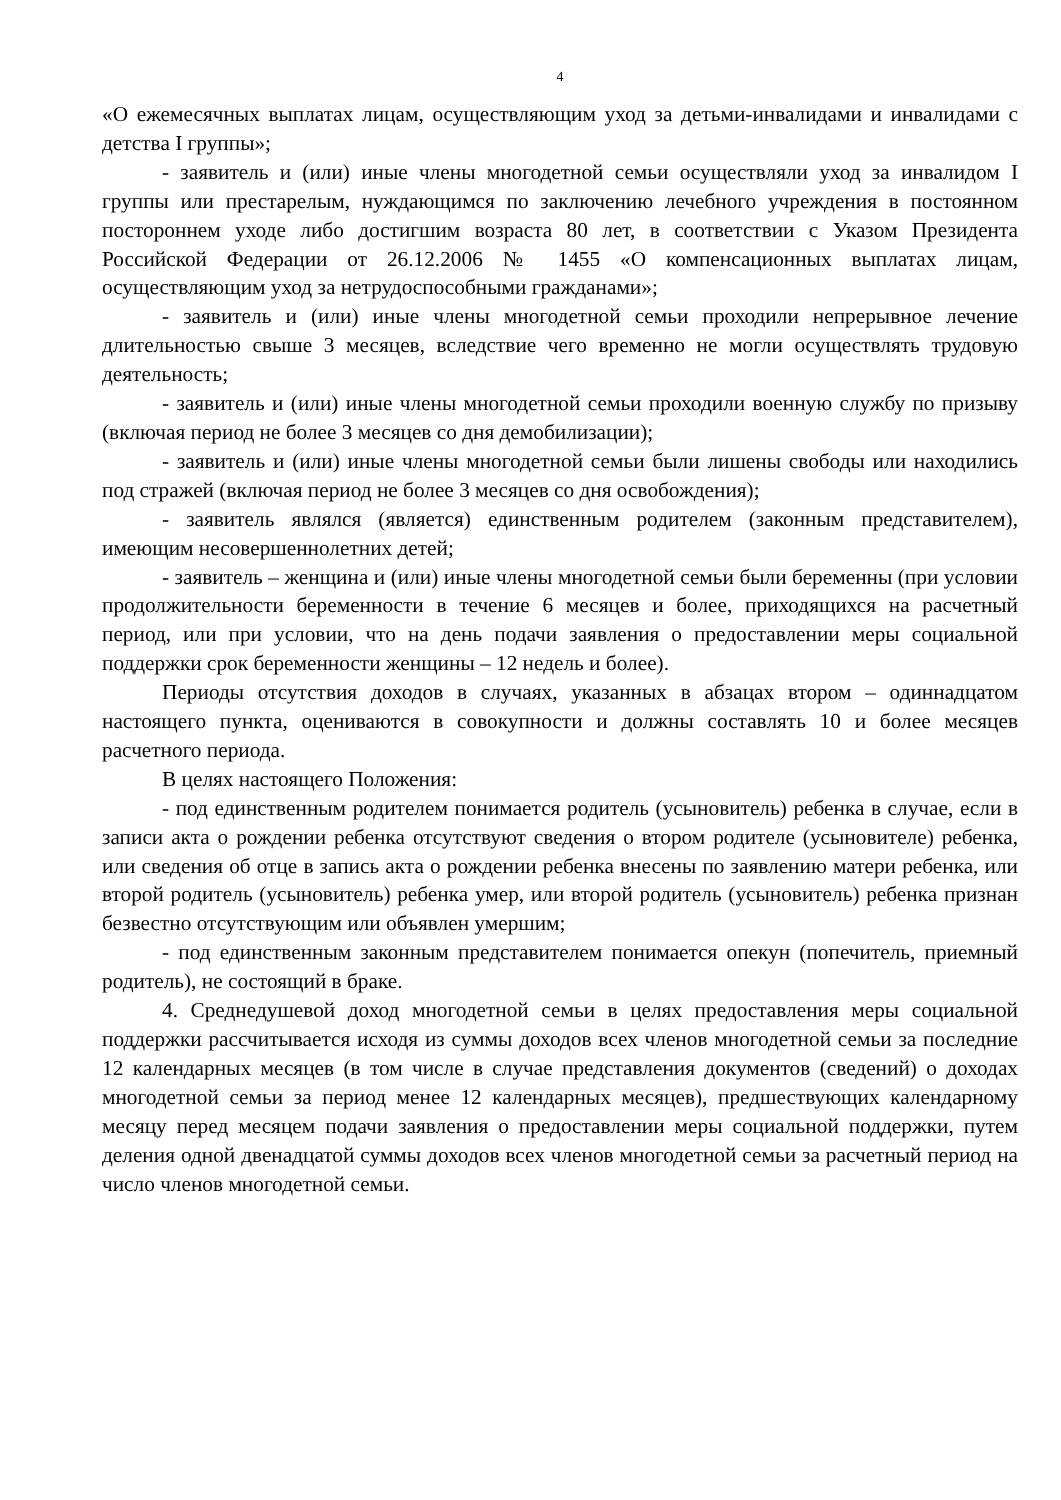4
«О ежемесячных выплатах лицам, осуществляющим уход за детьми-инвалидами и инвалидами с детства I группы»;
- заявитель и (или) иные члены многодетной семьи осуществляли уход за инвалидом I группы или престарелым, нуждающимся по заключению лечебного учреждения в постоянном постороннем уходе либо достигшим возраста 80 лет, в соответствии с Указом Президента Российской Федерации от 26.12.2006 № 1455 «О компенсационных выплатах лицам, осуществляющим уход за нетрудоспособными гражданами»;
- заявитель и (или) иные члены многодетной семьи проходили непрерывное лечение длительностью свыше 3 месяцев, вследствие чего временно не могли осуществлять трудовую деятельность;
- заявитель и (или) иные члены многодетной семьи проходили военную службу по призыву (включая период не более 3 месяцев со дня демобилизации);
- заявитель и (или) иные члены многодетной семьи были лишены свободы или находились под стражей (включая период не более 3 месяцев со дня освобождения);
- заявитель являлся (является) единственным родителем (законным представителем), имеющим несовершеннолетних детей;
- заявитель – женщина и (или) иные члены многодетной семьи были беременны (при условии продолжительности беременности в течение 6 месяцев и более, приходящихся на расчетный период, или при условии, что на день подачи заявления о предоставлении меры социальной поддержки срок беременности женщины – 12 недель и более).
Периоды отсутствия доходов в случаях, указанных в абзацах втором – одиннадцатом настоящего пункта, оцениваются в совокупности и должны составлять 10 и более месяцев расчетного периода.
В целях настоящего Положения:
- под единственным родителем понимается родитель (усыновитель) ребенка в случае, если в записи акта о рождении ребенка отсутствуют сведения о втором родителе (усыновителе) ребенка, или сведения об отце в запись акта о рождении ребенка внесены по заявлению матери ребенка, или второй родитель (усыновитель) ребенка умер, или второй родитель (усыновитель) ребенка признан безвестно отсутствующим или объявлен умершим;
- под единственным законным представителем понимается опекун (попечитель, приемный родитель), не состоящий в браке.
4. Среднедушевой доход многодетной семьи в целях предоставления меры социальной поддержки рассчитывается исходя из суммы доходов всех членов многодетной семьи за последние 12 календарных месяцев (в том числе в случае представления документов (сведений) о доходах многодетной семьи за период менее 12 календарных месяцев), предшествующих календарному месяцу перед месяцем подачи заявления о предоставлении меры социальной поддержки, путем деления одной двенадцатой суммы доходов всех членов многодетной семьи за расчетный период на число членов многодетной семьи.